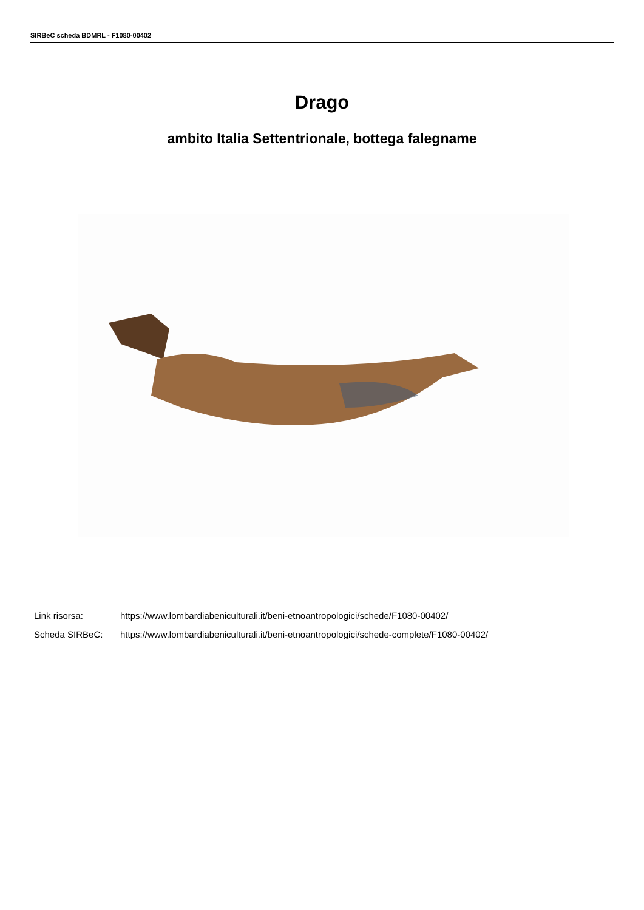SIRBeC scheda BDMRL - F1080-00402
Drago
ambito Italia Settentrionale, bottega falegname
Link risorsa: https://www.lombardiabeniculturali.it/beni-etnoantropologici/schede/F1080-00402/
Scheda SIRBeC: https://www.lombardiabeniculturali.it/beni-etnoantropologici/schede-complete/F1080-00402/